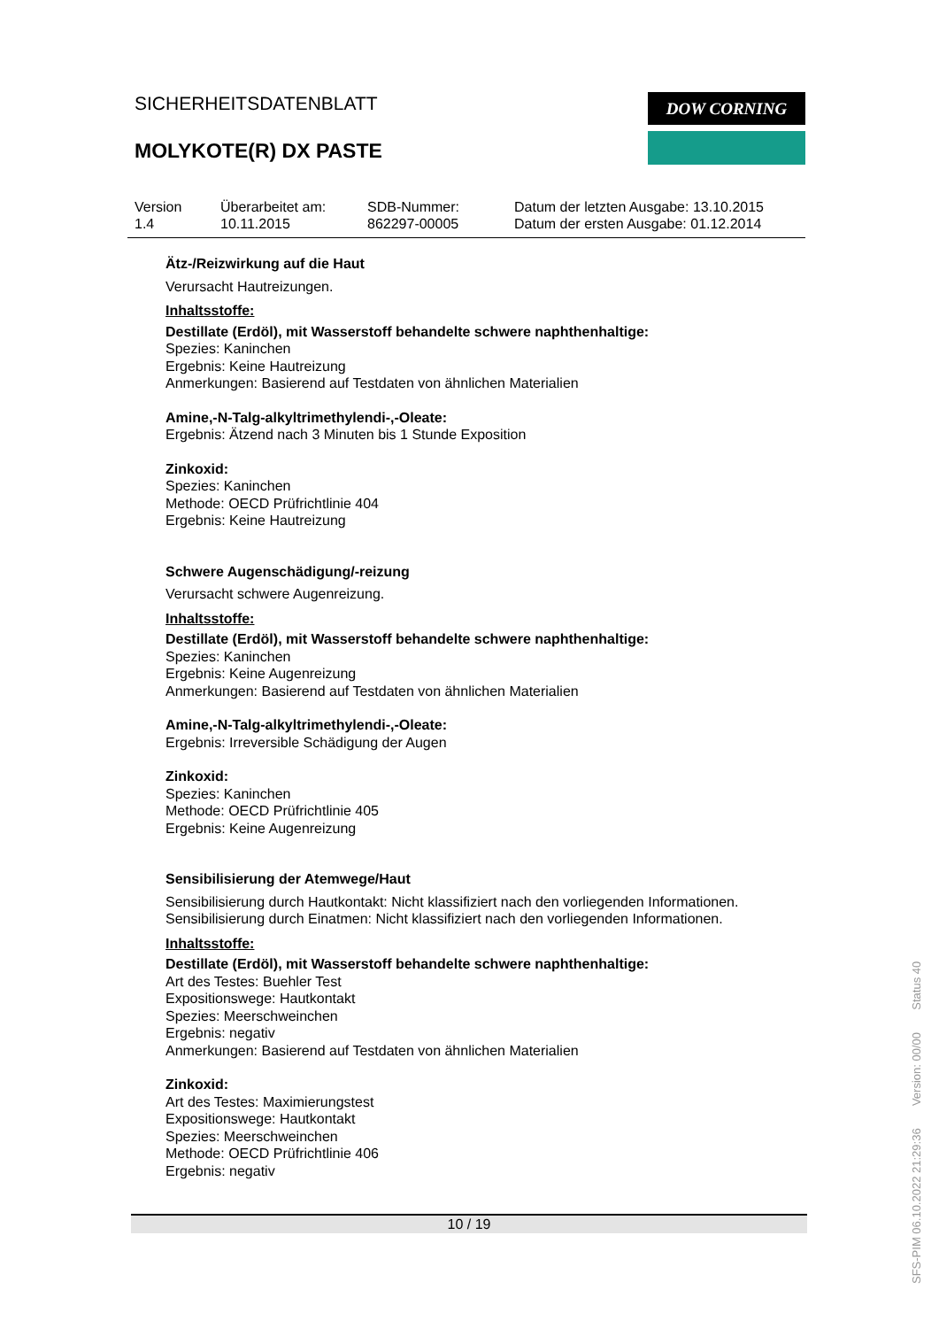SICHERHEITSDATENBLATT
MOLYKOTE(R) DX PASTE
DOW CORNING
Version
1.4
Überarbeitet am:
10.11.2015
SDB-Nummer:
862297-00005
Datum der letzten Ausgabe: 13.10.2015
Datum der ersten Ausgabe: 01.12.2014
Ätz-/Reizwirkung auf die Haut
Verursacht Hautreizungen.
Inhaltsstoffe:
Destillate (Erdöl), mit Wasserstoff behandelte schwere naphthenhaltige:
Spezies: Kaninchen
Ergebnis: Keine Hautreizung
Anmerkungen: Basierend auf Testdaten von ähnlichen Materialien
Amine,-N-Talg-alkyltrimethylendi-,-Oleate:
Ergebnis: Ätzend nach 3 Minuten bis 1 Stunde Exposition
Zinkoxid:
Spezies: Kaninchen
Methode: OECD Prüfrichtlinie 404
Ergebnis: Keine Hautreizung
Schwere Augenschädigung/-reizung
Verursacht schwere Augenreizung.
Inhaltsstoffe:
Destillate (Erdöl), mit Wasserstoff behandelte schwere naphthenhaltige:
Spezies: Kaninchen
Ergebnis: Keine Augenreizung
Anmerkungen: Basierend auf Testdaten von ähnlichen Materialien
Amine,-N-Talg-alkyltrimethylendi-,-Oleate:
Ergebnis: Irreversible Schädigung der Augen
Zinkoxid:
Spezies: Kaninchen
Methode: OECD Prüfrichtlinie 405
Ergebnis: Keine Augenreizung
Sensibilisierung der Atemwege/Haut
Sensibilisierung durch Hautkontakt: Nicht klassifiziert nach den vorliegenden Informationen.
Sensibilisierung durch Einatmen: Nicht klassifiziert nach den vorliegenden Informationen.
Inhaltsstoffe:
Destillate (Erdöl), mit Wasserstoff behandelte schwere naphthenhaltige:
Art des Testes: Buehler Test
Expositionswege: Hautkontakt
Spezies: Meerschweinchen
Ergebnis: negativ
Anmerkungen: Basierend auf Testdaten von ähnlichen Materialien
Zinkoxid:
Art des Testes: Maximierungstest
Expositionswege: Hautkontakt
Spezies: Meerschweinchen
Methode: OECD Prüfrichtlinie 406
Ergebnis: negativ
10 / 19
SFS-PIM 06.10.2022 21:29:36 Version: 00/00 Status 40